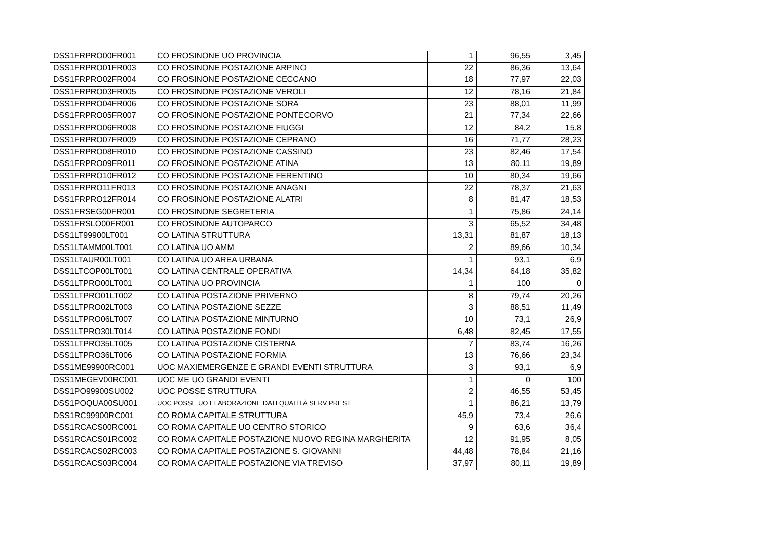| DSS1FRPRO00FR001 | CO FROSINONE UO PROVINCIA | 1 | 96,55 | 3,45 |
| DSS1FRPRO01FR003 | CO FROSINONE POSTAZIONE ARPINO | 22 | 86,36 | 13,64 |
| DSS1FRPRO02FR004 | CO FROSINONE POSTAZIONE CECCANO | 18 | 77,97 | 22,03 |
| DSS1FRPRO03FR005 | CO FROSINONE POSTAZIONE VEROLI | 12 | 78,16 | 21,84 |
| DSS1FRPRO04FR006 | CO FROSINONE POSTAZIONE SORA | 23 | 88,01 | 11,99 |
| DSS1FRPRO05FR007 | CO FROSINONE POSTAZIONE PONTECORVO | 21 | 77,34 | 22,66 |
| DSS1FRPRO06FR008 | CO FROSINONE POSTAZIONE FIUGGI | 12 | 84,2 | 15,8 |
| DSS1FRPRO07FR009 | CO FROSINONE POSTAZIONE CEPRANO | 16 | 71,77 | 28,23 |
| DSS1FRPRO08FR010 | CO FROSINONE POSTAZIONE CASSINO | 23 | 82,46 | 17,54 |
| DSS1FRPRO09FR011 | CO FROSINONE POSTAZIONE ATINA | 13 | 80,11 | 19,89 |
| DSS1FRPRO10FR012 | CO FROSINONE POSTAZIONE FERENTINO | 10 | 80,34 | 19,66 |
| DSS1FRPRO11FR013 | CO FROSINONE POSTAZIONE ANAGNI | 22 | 78,37 | 21,63 |
| DSS1FRPRO12FR014 | CO FROSINONE POSTAZIONE ALATRI | 8 | 81,47 | 18,53 |
| DSS1FRSEG00FR001 | CO FROSINONE SEGRETERIA | 1 | 75,86 | 24,14 |
| DSS1FRSLO00FR001 | CO FROSINONE AUTOPARCO | 3 | 65,52 | 34,48 |
| DSS1LT99900LT001 | CO LATINA STRUTTURA | 13,31 | 81,87 | 18,13 |
| DSS1LTAMM00LT001 | CO LATINA UO AMM | 2 | 89,66 | 10,34 |
| DSS1LTAUR00LT001 | CO LATINA UO AREA URBANA | 1 | 93,1 | 6,9 |
| DSS1LTCOP00LT001 | CO LATINA CENTRALE OPERATIVA | 14,34 | 64,18 | 35,82 |
| DSS1LTPRO00LT001 | CO LATINA UO PROVINCIA | 1 | 100 | 0 |
| DSS1LTPRO01LT002 | CO LATINA POSTAZIONE PRIVERNO | 8 | 79,74 | 20,26 |
| DSS1LTPRO02LT003 | CO LATINA POSTAZIONE SEZZE | 3 | 88,51 | 11,49 |
| DSS1LTPRO06LT007 | CO LATINA POSTAZIONE MINTURNO | 10 | 73,1 | 26,9 |
| DSS1LTPRO30LT014 | CO LATINA POSTAZIONE FONDI | 6,48 | 82,45 | 17,55 |
| DSS1LTPRO35LT005 | CO LATINA POSTAZIONE CISTERNA | 7 | 83,74 | 16,26 |
| DSS1LTPRO36LT006 | CO LATINA POSTAZIONE FORMIA | 13 | 76,66 | 23,34 |
| DSS1ME99900RC001 | UOC MAXIEMERGENZE E GRANDI EVENTI STRUTTURA | 3 | 93,1 | 6,9 |
| DSS1MEGEV00RC001 | UOC ME UO GRANDI EVENTI | 1 | 0 | 100 |
| DSS1PO99900SU002 | UOC POSSE STRUTTURA | 2 | 46,55 | 53,45 |
| DSS1POQUA00SU001 | UOC POSSE UO ELABORAZIONE DATI QUALITÀ SERV PREST | 1 | 86,21 | 13,79 |
| DSS1RC99900RC001 | CO ROMA CAPITALE STRUTTURA | 45,9 | 73,4 | 26,6 |
| DSS1RCACS00RC001 | CO ROMA CAPITALE UO CENTRO STORICO | 9 | 63,6 | 36,4 |
| DSS1RCACS01RC002 | CO ROMA CAPITALE POSTAZIONE NUOVO REGINA MARGHERITA | 12 | 91,95 | 8,05 |
| DSS1RCACS02RC003 | CO ROMA CAPITALE POSTAZIONE S. GIOVANNI | 44,48 | 78,84 | 21,16 |
| DSS1RCACS03RC004 | CO ROMA CAPITALE POSTAZIONE VIA TREVISO | 37,97 | 80,11 | 19,89 |